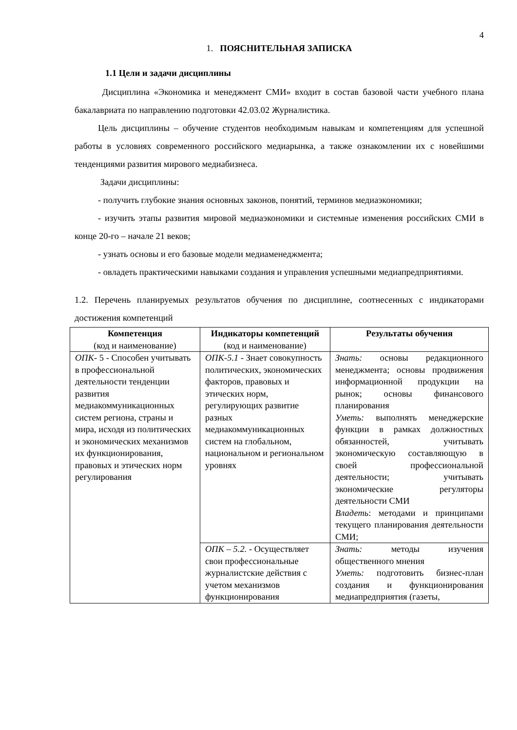4
1. ПОЯСНИТЕЛЬНАЯ ЗАПИСКА
1.1 Цели и задачи дисциплины
Дисциплина «Экономика и менеджмент СМИ» входит в состав базовой части учебного плана бакалавриата по направлению подготовки 42.03.02 Журналистика.
Цель дисциплины – обучение студентов необходимым навыкам и компетенциям для успешной работы в условиях современного российского медиарынка, а также ознакомлении их с новейшими тенденциями развития мирового медиабизнеса.
Задачи дисциплины:
- получить глубокие знания основных законов, понятий, терминов медиаэкономики;
- изучить этапы развития мировой медиаэкономики и системные изменения российских СМИ в конце 20-го – начале 21 веков;
- узнать основы и его базовые модели медиаменеджмента;
- овладеть практическими навыками создания и управления успешными медиапредприятиями.
1.2. Перечень планируемых результатов обучения по дисциплине, соотнесенных с индикаторами достижения компетенций
| Компетенция (код и наименование) | Индикаторы компетенций (код и наименование) | Результаты обучения |
| --- | --- | --- |
| ОПК- 5 - Способен учитывать в профессиональной деятельности тенденции развития медиакоммуникационных систем региона, страны и мира, исходя из политических и экономических механизмов их функционирования, правовых и этических норм регулирования | ОПК-5.1 - Знает совокупность политических, экономических факторов, правовых и этических норм, регулирующих развитие разных медиакоммуникационных систем на глобальном, национальном и региональном уровнях | Знать: основы редакционного менеджмента; основы продвижения информационной продукции на рынок; основы финансового планирования Уметь: выполнять менеджерские функции в рамках должностных обязанностей, учитывать экономическую составляющую в своей профессиональной деятельности; учитывать экономические регуляторы деятельности СМИ Владеть : методами и принципами текущего планирования деятельности СМИ; |
| | ОПК – 5.2. - Осуществляет свои профессиональные журналистские действия с учетом механизмов функционирования | Знать: методы изучения общественного мнения Уметь: подготовить бизнес-план создания и функционирования медиапредприятия (газеты, |